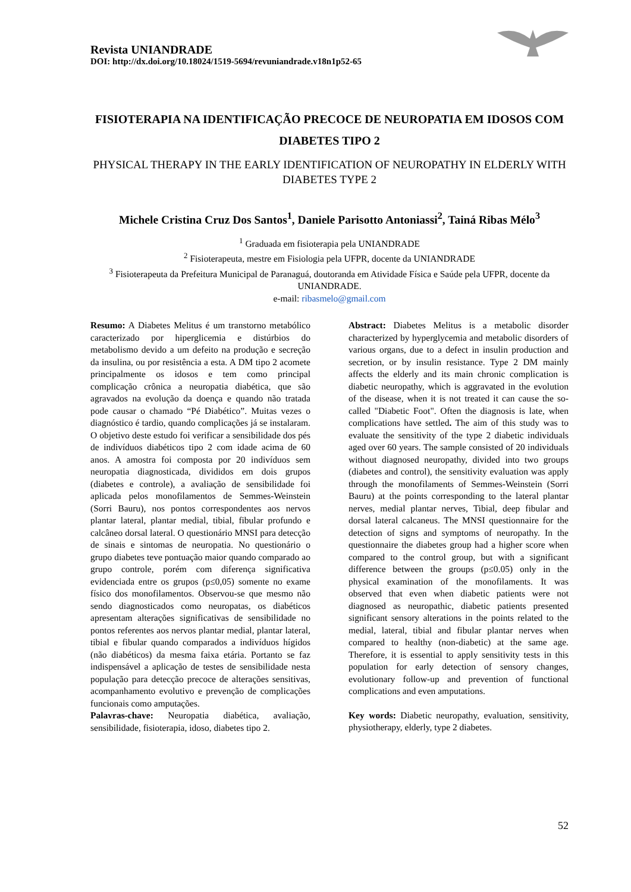Revista UNIANDRADE
DOI: http://dx.doi.org/10.18024/1519-5694/revuniandrade.v18n1p52-65
FISIOTERAPIA NA IDENTIFICAÇÃO PRECOCE DE NEUROPATIA EM IDOSOS COM DIABETES TIPO 2
PHYSICAL THERAPY IN THE EARLY IDENTIFICATION OF NEUROPATHY IN ELDERLY WITH DIABETES TYPE 2
Michele Cristina Cruz Dos Santos<sup>1</sup>, Daniele Parisotto Antoniassi<sup>2</sup>, Tainá Ribas Mélo<sup>3</sup>
<sup>1</sup> Graduada em fisioterapia pela UNIANDRADE
<sup>2</sup> Fisioterapeuta, mestre em Fisiologia pela UFPR, docente da UNIANDRADE
<sup>3</sup> Fisioterapeuta da Prefeitura Municipal de Paranaguá, doutoranda em Atividade Física e Saúde pela UFPR, docente da UNIANDRADE.
e-mail: ribasmelo@gmail.com
Resumo: A Diabetes Melitus é um transtorno metabólico caracterizado por hiperglicemia e distúrbios do metabolismo devido a um defeito na produção e secreção da insulina, ou por resistência a esta. A DM tipo 2 acomete principalmente os idosos e tem como principal complicação crônica a neuropatia diabética, que são agravados na evolução da doença e quando não tratada pode causar o chamado “Pé Diabético”. Muitas vezes o diagnóstico é tardio, quando complicações já se instalaram. O objetivo deste estudo foi verificar a sensibilidade dos pés de indivíduos diabéticos tipo 2 com idade acima de 60 anos. A amostra foi composta por 20 indivíduos sem neuropatia diagnosticada, divididos em dois grupos (diabetes e controle), a avaliação de sensibilidade foi aplicada pelos monofilamentos de Semmes-Weinstein (Sorri Bauru), nos pontos correspondentes aos nervos plantar lateral, plantar medial, tibial, fibular profundo e calcâneo dorsal lateral. O questionário MNSI para detecção de sinais e sintomas de neuropatia. No questionário o grupo diabetes teve pontuação maior quando comparado ao grupo controle, porém com diferença significativa evidenciada entre os grupos (p≤0,05) somente no exame físico dos monofilamentos. Observou-se que mesmo não sendo diagnosticados como neuropatas, os diabéticos apresentam alterações significativas de sensibilidade no pontos referentes aos nervos plantar medial, plantar lateral, tibial e fibular quando comparados a indivíduos hígidos (não diabéticos) da mesma faixa etária. Portanto se faz indispensável a aplicação de testes de sensibilidade nesta população para detecção precoce de alterações sensitivas, acompanhamento evolutivo e prevenção de complicações funcionais como amputações.
Palavras-chave: Neuropatia diabética, avaliação, sensibilidade, fisioterapia, idoso, diabetes tipo 2.
Abstract: Diabetes Melitus is a metabolic disorder characterized by hyperglycemia and metabolic disorders of various organs, due to a defect in insulin production and secretion, or by insulin resistance. Type 2 DM mainly affects the elderly and its main chronic complication is diabetic neuropathy, which is aggravated in the evolution of the disease, when it is not treated it can cause the so-called "Diabetic Foot". Often the diagnosis is late, when complications have settled. The aim of this study was to evaluate the sensitivity of the type 2 diabetic individuals aged over 60 years. The sample consisted of 20 individuals without diagnosed neuropathy, divided into two groups (diabetes and control), the sensitivity evaluation was apply through the monofilaments of Semmes-Weinstein (Sorri Bauru) at the points corresponding to the lateral plantar nerves, medial plantar nerves, Tibial, deep fibular and dorsal lateral calcaneus. The MNSI questionnaire for the detection of signs and symptoms of neuropathy. In the questionnaire the diabetes group had a higher score when compared to the control group, but with a significant difference between the groups (p≤0.05) only in the physical examination of the monofilaments. It was observed that even when diabetic patients were not diagnosed as neuropathic, diabetic patients presented significant sensory alterations in the points related to the medial, lateral, tibial and fibular plantar nerves when compared to healthy (non-diabetic) at the same age. Therefore, it is essential to apply sensitivity tests in this population for early detection of sensory changes, evolutionary follow-up and prevention of functional complications and even amputations.
Key words: Diabetic neuropathy, evaluation, sensitivity, physiotherapy, elderly, type 2 diabetes.
52